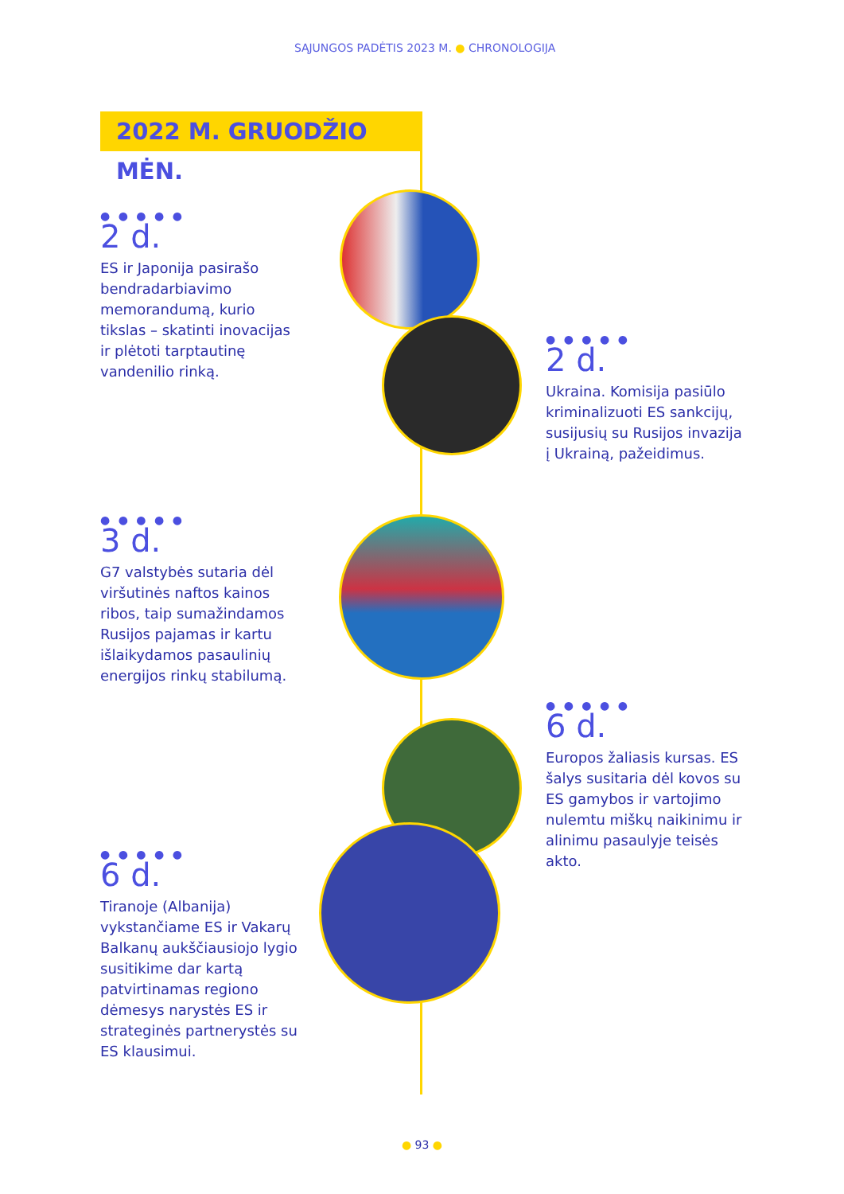SĄJUNGOS PADĖTIS 2023 M. ● CHRONOLOGIJA
2022 M. GRUODŽIO MĖN.
● ● ● ● ●
2 d.
ES ir Japonija pasirašo bendradarbiavimo memorandumą, kurio tikslas – skatinti inovacijas ir plėtoti tarptautinę vandenilio rinką.
● ● ● ● ●
2 d.
Ukraina. Komisija pasiūlo kriminalizuoti ES sankcijų, susijusių su Rusijos invazija į Ukrainą, pažeidimus.
● ● ● ● ●
3 d.
G7 valstybės sutaria dėl viršutinės naftos kainos ribos, taip sumažindamos Rusijos pajamas ir kartu išlaikydamos pasaulinių energijos rinkų stabilumą.
● ● ● ● ●
6 d.
Europos žaliasis kursas. ES šalys susitaria dėl kovos su ES gamybos ir vartojimo nulemtu miškų naikinimu ir alinimu pasaulyje teisės akto.
● ● ● ● ●
6 d.
Tiranoje (Albanija) vykstančiame ES ir Vakarų Balkanų aukščiausiojo lygio susitikime dar kartą patvirtinamas regiono dėmesys narystės ES ir strateginės partnerystės su ES klausimui.
● 93 ●